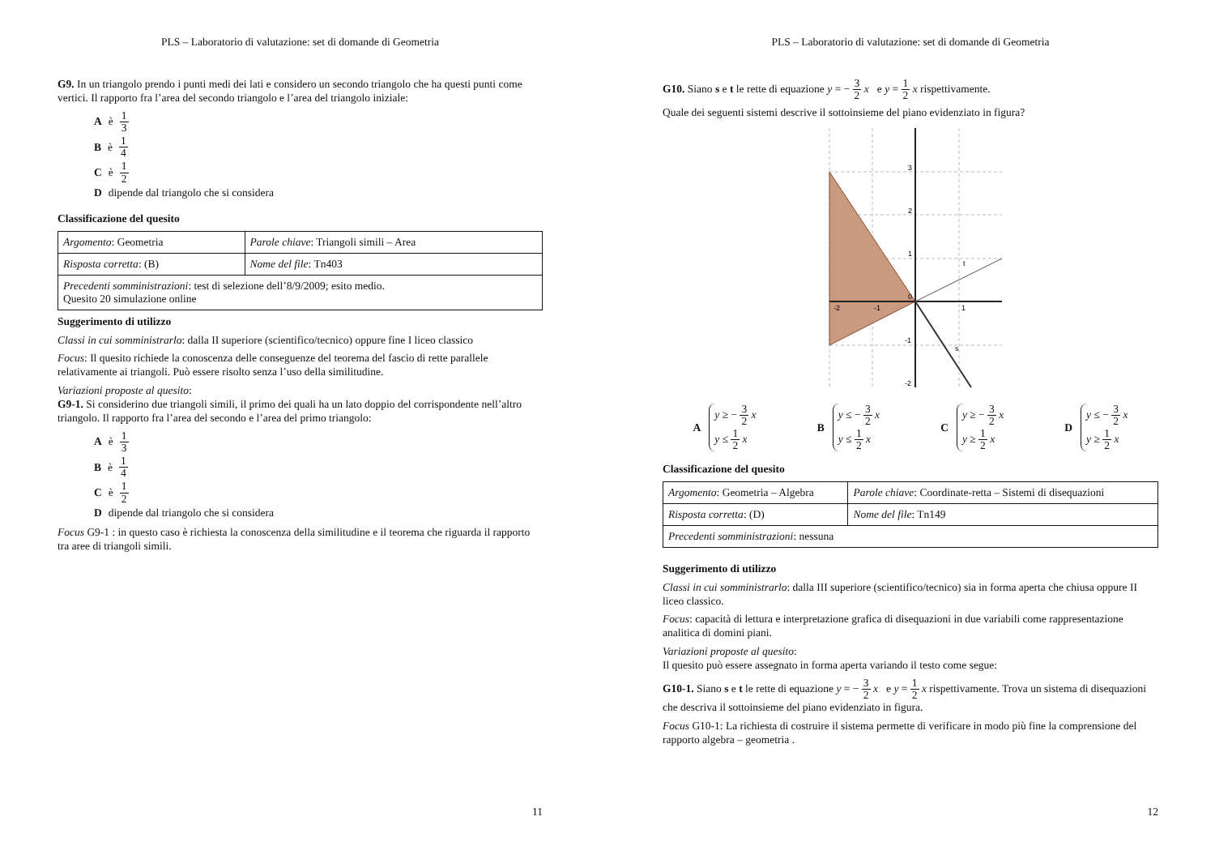PLS – Laboratorio di valutazione: set di domande di Geometria
G9. In un triangolo prendo i punti medi dei lati e considero un secondo triangolo che ha questi punti come vertici. Il rapporto fra l’area del secondo triangolo e l’area del triangolo iniziale:
A è 1 3
B è 1 4
C è 1 2
D dipende dal triangolo che si considera
Classificazione del quesito
| Argomento : Geometria | Parole chiave : Triangoli simili – Area |
| Risposta corretta : (B) | Nome del file : Tn403 |
| Precedenti somministrazioni : test di selezione dell’8/9/2009; esito medio. Quesito 20 simulazione online | |
Suggerimento di utilizzo
Classi in cui somministrarlo: dalla II superiore (scientifico/tecnico) oppure fine I liceo classico
Focus: Il quesito richiede la conoscenza delle conseguenze del teorema del fascio di rette parallele relativamente ai triangoli. Può essere risolto senza l’uso della similitudine.
Variazioni proposte al quesito:
G9-1. Si considerino due triangoli simili, il primo dei quali ha un lato doppio del corrispondente nell’altro triangolo. Il rapporto fra l’area del secondo e l’area del primo triangolo:
A è 1 3
B è 1 4
C è 1 2
D dipende dal triangolo che si considera
Focus G9-1 : in questo caso è richiesta la conoscenza della similitudine e il teorema che riguarda il rapporto tra aree di triangoli simili.
11
PLS – Laboratorio di valutazione: set di domande di Geometria
G10. Siano s e t le rette di equazione y = − 3 2 x e y = 1 2 x rispettivamente.
Quale dei seguenti sistemi descrive il sottoinsieme del piano evidenziato in figura?
3
2
1
0
-2
-1
1
-1
-2
t
s
Ay ≥ − 3 2 x
y ≤ 1 2 x
By ≤ − 3 2 x
y ≤ 1 2 x
Cy ≥ − 3 2 x
y ≥ 1 2 x
Dy ≤ − 3 2 x
y ≥ 1 2 x
Classificazione del quesito
| Argomento : Geometria – Algebra | Parole chiave : Coordinate-retta – Sistemi di disequazioni |
| Risposta corretta : (D) | Nome del file : Tn149 |
| Precedenti somministrazioni : nessuna | |
Suggerimento di utilizzo
Classi in cui somministrarlo: dalla III superiore (scientifico/tecnico) sia in forma aperta che chiusa oppure II liceo classico.
Focus: capacità di lettura e interpretazione grafica di disequazioni in due variabili come rappresentazione analitica di domini piani.
Variazioni proposte al quesito:
Il quesito può essere assegnato in forma aperta variando il testo come segue:
G10-1. Siano s e t le rette di equazione y = − 3 2 x e y = 1 2 x rispettivamente. Trova un sistema di disequazioni che descriva il sottoinsieme del piano evidenziato in figura.
Focus G10-1: La richiesta di costruire il sistema permette di verificare in modo più fine la comprensione del rapporto algebra – geometria .
12